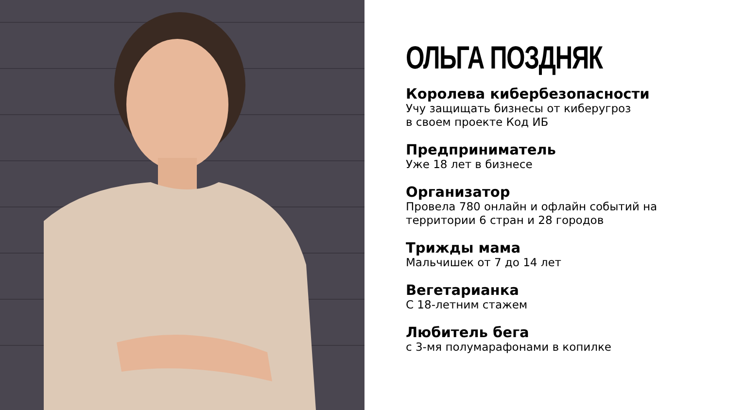ОЛЬГА ПОЗДНЯК
Королева кибербезопасности
Учу защищать бизнесы от киберугроз
в своем проекте Код ИБ
Предприниматель
Уже 18 лет в бизнесе
Организатор
Провела 780 онлайн и офлайн событий на
территории 6 стран и 28 городов
Трижды мама
Мальчишек от 7 до 14 лет
Вегетарианка
С 18-летним стажем
Любитель бега
с 3-мя полумарафонами в копилке